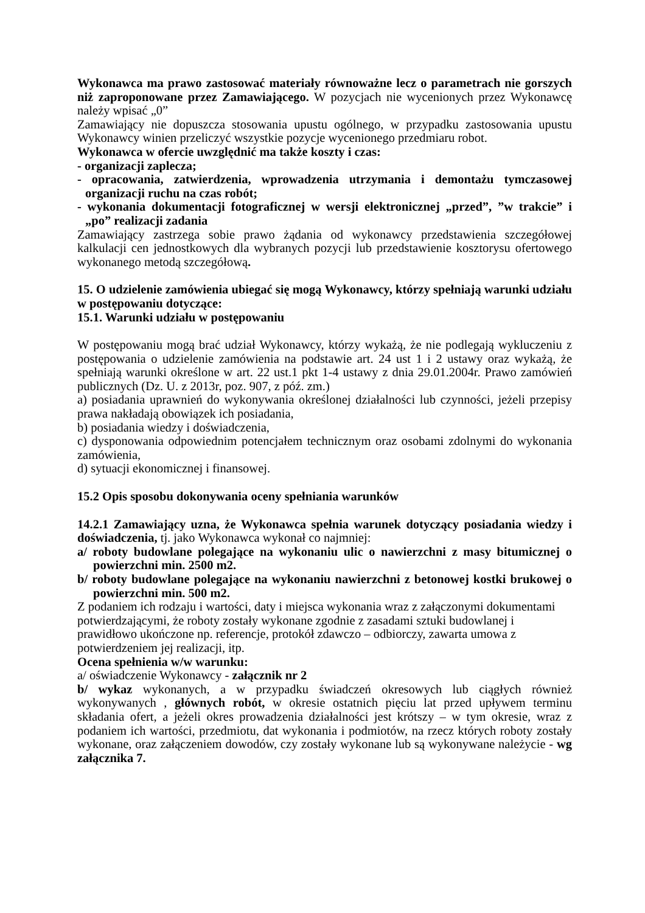Wykonawca ma prawo zastosować materiały równoważne lecz o parametrach nie gorszych niż zaproponowane przez Zamawiającego. W pozycjach nie wycenionych przez Wykonawcę należy wpisać „0”
Zamawiający nie dopuszcza stosowania upustu ogólnego, w przypadku zastosowania upustu Wykonawcy winien przeliczyć wszystkie pozycje wycenionego przedmiaru robot.
Wykonawca w ofercie uwzględnić ma także koszty i czas:
- organizacji zaplecza;
- opracowania, zatwierdzenia, wprowadzenia utrzymania i demontażu tymczasowej organizacji ruchu na czas robót;
- wykonania dokumentacji fotograficznej w wersji elektronicznej „przed”, ”w trakcie” i „po” realizacji zadania
Zamawiający zastrzega sobie prawo żądania od wykonawcy przedstawienia szczegółowej kalkulacji cen jednostkowych dla wybranych pozycji lub przedstawienie kosztorysu ofertowego wykonanego metodą szczegółową.
15. O udzielenie zamówienia ubiegać się mogą Wykonawcy, którzy spełniają warunki udziału w postępowaniu dotyczące:
15.1. Warunki udziału w postępowaniu
W postępowaniu mogą brać udział Wykonawcy, którzy wykażą, że nie podlegają wykluczeniu z postępowania o udzielenie zamówienia na podstawie art. 24 ust 1 i 2 ustawy oraz wykażą, że spełniają warunki określone w art. 22 ust.1 pkt 1-4 ustawy z dnia 29.01.2004r. Prawo zamówień publicznych (Dz. U. z 2013r, poz. 907, z póź. zm.)
a) posiadania uprawnień do wykonywania określonej działalności lub czynności, jeżeli przepisy prawa nakładają obowiązek ich posiadania,
b) posiadania wiedzy i doświadczenia,
c) dysponowania odpowiednim potencjałem technicznym oraz osobami zdolnymi do wykonania zamówienia,
d) sytuacji ekonomicznej i finansowej.
15.2 Opis sposobu dokonywania oceny spełniania warunków
14.2.1 Zamawiający uzna, że Wykonawca spełnia warunek dotyczący posiadania wiedzy i doświadczenia, tj. jako Wykonawca wykonał co najmniej:
a/ roboty budowlane polegające na wykonaniu ulic o nawierzchni z masy bitumicznej o powierzchni min. 2500 m2.
b/ roboty budowlane polegające na wykonaniu nawierzchni z betonowej kostki brukowej o powierzchni min. 500 m2.
Z podaniem ich rodzaju i wartości, daty i miejsca wykonania wraz z załączonymi dokumentami potwierdzającymi, że roboty zostały wykonane zgodnie z zasadami sztuki budowlanej i prawidłowo ukończone np. referencje, protokół zdawczo – odbiorczy, zawarta umowa z potwierdzeniem jej realizacji, itp.
Ocena spełnienia w/w warunku:
a/ oświadczenie Wykonawcy - załącznik nr 2
b/ wykaz wykonanych, a w przypadku świadczeń okresowych lub ciągłych również wykonywanych , głównych robót, w okresie ostatnich pięciu lat przed upływem terminu składania ofert, a jeżeli okres prowadzenia działalności jest krótszy – w tym okresie, wraz z podaniem ich wartości, przedmiotu, dat wykonania i podmiotów, na rzecz których roboty zostały wykonane, oraz załączeniem dowodów, czy zostały wykonane lub są wykonywane należycie - wg załącznika 7.